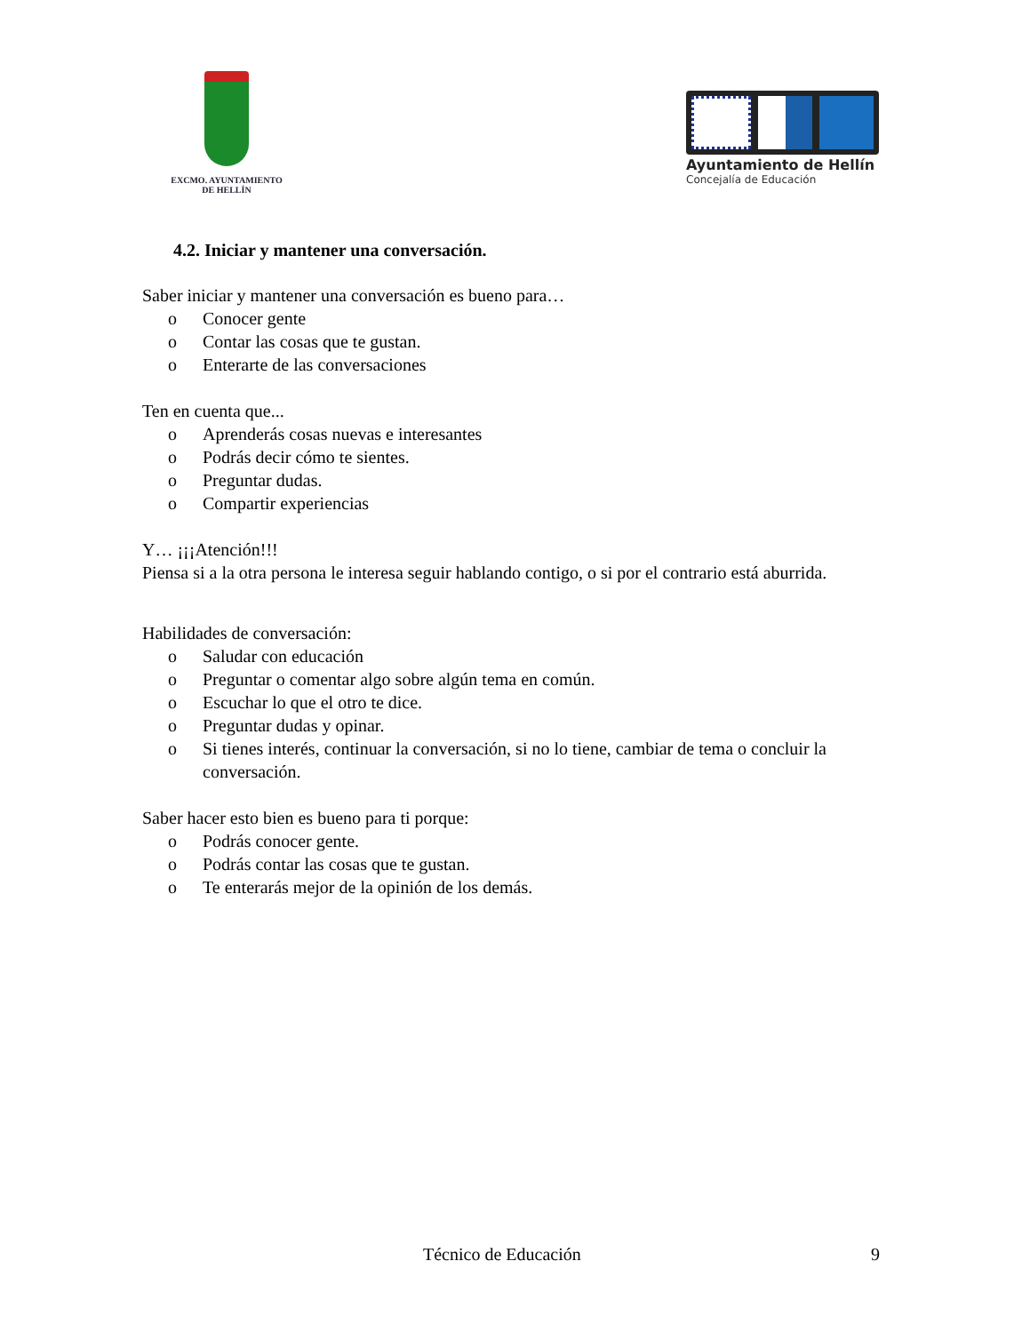EXCMO. AYUNTAMIENTO
DE HELLÍN
Ayuntamiento de Hellín
Concejalía de Educación
4.2. Iniciar y mantener una conversación.
Saber iniciar y mantener una conversación es bueno para…
o Conocer gente
o Contar las cosas que te gustan.
o Enterarte de las conversaciones
Ten en cuenta que...
o Aprenderás cosas nuevas e interesantes
o Podrás decir cómo te sientes.
o Preguntar dudas.
o Compartir experiencias
Y… ¡¡¡Atención!!!
Piensa si a la otra persona le interesa seguir hablando contigo, o si por el contrario está aburrida.
Habilidades de conversación:
o Saludar con educación
o Preguntar o comentar algo sobre algún tema en común.
o Escuchar lo que el otro te dice.
o Preguntar dudas y opinar.
o Si tienes interés, continuar la conversación, si no lo tiene, cambiar de tema o concluir la conversación.
Saber hacer esto bien es bueno para ti porque:
o Podrás conocer gente.
o Podrás contar las cosas que te gustan.
o Te enterarás mejor de la opinión de los demás.
Técnico de Educación 9